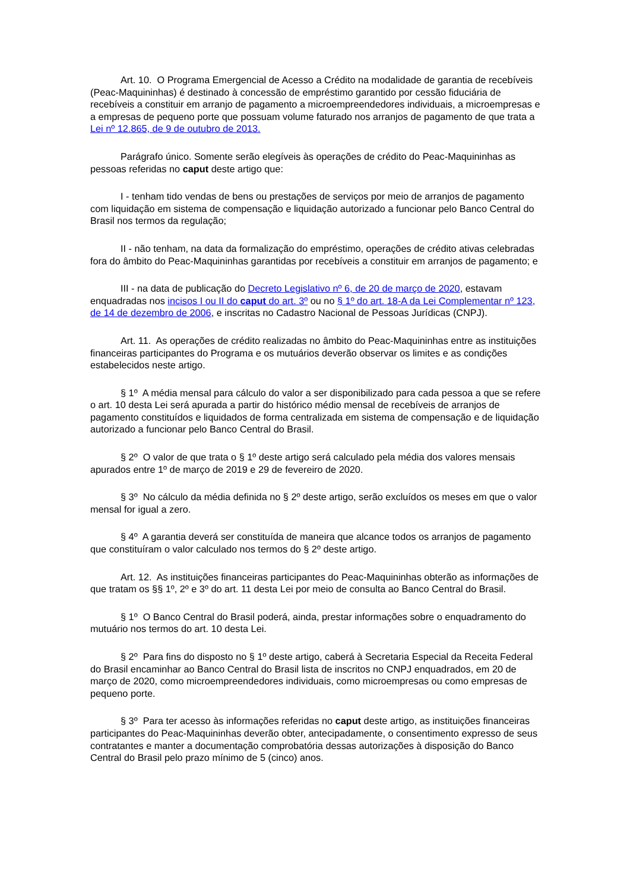Art. 10. O Programa Emergencial de Acesso a Crédito na modalidade de garantia de recebíveis (Peac-Maquininhas) é destinado à concessão de empréstimo garantido por cessão fiduciária de recebíveis a constituir em arranjo de pagamento a microempreendedores individuais, a microempresas e a empresas de pequeno porte que possuam volume faturado nos arranjos de pagamento de que trata a Lei nº 12.865, de 9 de outubro de 2013.
Parágrafo único. Somente serão elegíveis às operações de crédito do Peac-Maquininhas as pessoas referidas no caput deste artigo que:
I - tenham tido vendas de bens ou prestações de serviços por meio de arranjos de pagamento com liquidação em sistema de compensação e liquidação autorizado a funcionar pelo Banco Central do Brasil nos termos da regulação;
II - não tenham, na data da formalização do empréstimo, operações de crédito ativas celebradas fora do âmbito do Peac-Maquininhas garantidas por recebíveis a constituir em arranjos de pagamento; e
III - na data de publicação do Decreto Legislativo nº 6, de 20 de março de 2020, estavam enquadradas nos incisos I ou II do caput do art. 3º ou no § 1º do art. 18-A da Lei Complementar nº 123, de 14 de dezembro de 2006, e inscritas no Cadastro Nacional de Pessoas Jurídicas (CNPJ).
Art. 11. As operações de crédito realizadas no âmbito do Peac-Maquininhas entre as instituições financeiras participantes do Programa e os mutuários deverão observar os limites e as condições estabelecidos neste artigo.
§ 1º A média mensal para cálculo do valor a ser disponibilizado para cada pessoa a que se refere o art. 10 desta Lei será apurada a partir do histórico médio mensal de recebíveis de arranjos de pagamento constituídos e liquidados de forma centralizada em sistema de compensação e de liquidação autorizado a funcionar pelo Banco Central do Brasil.
§ 2º O valor de que trata o § 1º deste artigo será calculado pela média dos valores mensais apurados entre 1º de março de 2019 e 29 de fevereiro de 2020.
§ 3º No cálculo da média definida no § 2º deste artigo, serão excluídos os meses em que o valor mensal for igual a zero.
§ 4º A garantia deverá ser constituída de maneira que alcance todos os arranjos de pagamento que constituíram o valor calculado nos termos do § 2º deste artigo.
Art. 12. As instituições financeiras participantes do Peac-Maquininhas obterão as informações de que tratam os §§ 1º, 2º e 3º do art. 11 desta Lei por meio de consulta ao Banco Central do Brasil.
§ 1º O Banco Central do Brasil poderá, ainda, prestar informações sobre o enquadramento do mutuário nos termos do art. 10 desta Lei.
§ 2º Para fins do disposto no § 1º deste artigo, caberá à Secretaria Especial da Receita Federal do Brasil encaminhar ao Banco Central do Brasil lista de inscritos no CNPJ enquadrados, em 20 de março de 2020, como microempreendedores individuais, como microempresas ou como empresas de pequeno porte.
§ 3º Para ter acesso às informações referidas no caput deste artigo, as instituições financeiras participantes do Peac-Maquininhas deverão obter, antecipadamente, o consentimento expresso de seus contratantes e manter a documentação comprobatória dessas autorizações à disposição do Banco Central do Brasil pelo prazo mínimo de 5 (cinco) anos.